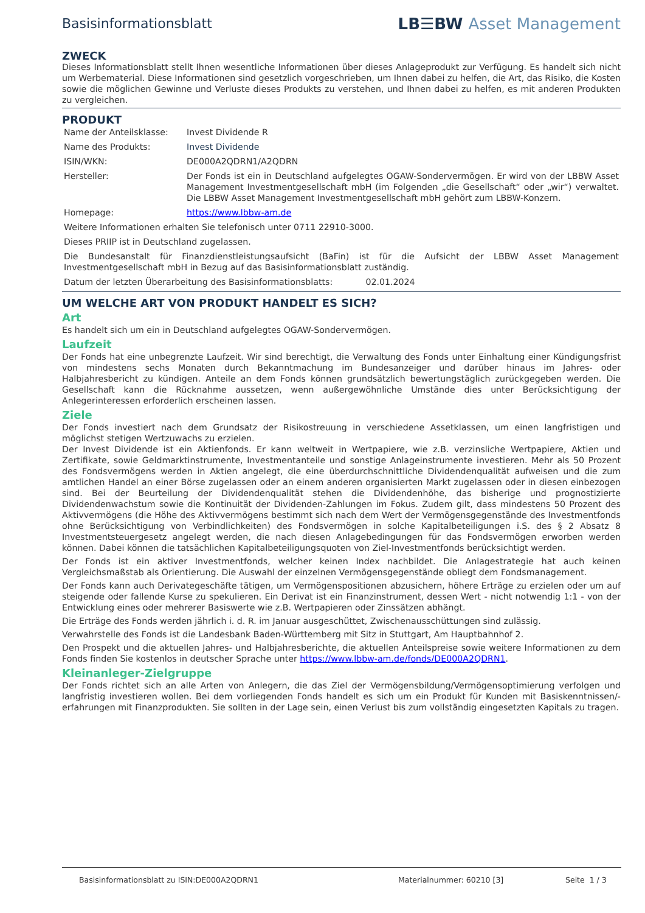Basisinformationsblatt
LB☰BW Asset Management
ZWECK
Dieses Informationsblatt stellt Ihnen wesentliche Informationen über dieses Anlageprodukt zur Verfügung. Es handelt sich nicht um Werbematerial. Diese Informationen sind gesetzlich vorgeschrieben, um Ihnen dabei zu helfen, die Art, das Risiko, die Kosten sowie die möglichen Gewinne und Verluste dieses Produkts zu verstehen, und Ihnen dabei zu helfen, es mit anderen Produkten zu vergleichen.
PRODUKT
| Name der Anteilsklasse: | Invest Dividende R |
| Name des Produkts: | Invest Dividende |
| ISIN/WKN: | DE000A2QDRN1/A2QDRN |
| Hersteller: | Der Fonds ist ein in Deutschland aufgelegtes OGAW-Sondervermögen. Er wird von der LBBW Asset Management Investmentgesellschaft mbH (im Folgenden „die Gesellschaft“ oder „wir“) verwaltet. Die LBBW Asset Management Investmentgesellschaft mbH gehört zum LBBW-Konzern. |
| Homepage: | https://www.lbbw-am.de |
| Weitere Informationen erhalten Sie telefonisch unter 0711 22910-3000. | |
| Dieses PRIIP ist in Deutschland zugelassen. | |
| Die Bundesanstalt für Finanzdienstleistungsaufsicht (BaFin) ist für die Aufsicht der LBBW Asset Management Investmentgesellschaft mbH in Bezug auf das Basisinformationsblatt zuständig. | |
| Datum der letzten Überarbeitung des Basisinformationsblatts: 02.01.2024 | |
UM WELCHE ART VON PRODUKT HANDELT ES SICH?
Art
Es handelt sich um ein in Deutschland aufgelegtes OGAW-Sondervermögen.
Laufzeit
Der Fonds hat eine unbegrenzte Laufzeit. Wir sind berechtigt, die Verwaltung des Fonds unter Einhaltung einer Kündigungsfrist von mindestens sechs Monaten durch Bekanntmachung im Bundesanzeiger und darüber hinaus im Jahres- oder Halbjahresbericht zu kündigen. Anteile an dem Fonds können grundsätzlich bewertungstäglich zurückgegeben werden. Die Gesellschaft kann die Rücknahme aussetzen, wenn außergewöhnliche Umstände dies unter Berücksichtigung der Anlegerinteressen erforderlich erscheinen lassen.
Ziele
Der Fonds investiert nach dem Grundsatz der Risikostreuung in verschiedene Assetklassen, um einen langfristigen und möglichst stetigen Wertzuwachs zu erzielen.
Der Invest Dividende ist ein Aktienfonds. Er kann weltweit in Wertpapiere, wie z.B. verzinsliche Wertpapiere, Aktien und Zertifikate, sowie Geldmarktinstrumente, Investmentanteile und sonstige Anlageinstrumente investieren. Mehr als 50 Prozent des Fondsvermögens werden in Aktien angelegt, die eine überdurchschnittliche Dividendenqualität aufweisen und die zum amtlichen Handel an einer Börse zugelassen oder an einem anderen organisierten Markt zugelassen oder in diesen einbezogen sind. Bei der Beurteilung der Dividendenqualität stehen die Dividendenhöhe, das bisherige und prognostizierte Dividendenwachstum sowie die Kontinuität der Dividenden-Zahlungen im Fokus. Zudem gilt, dass mindestens 50 Prozent des Aktivvermögens (die Höhe des Aktivvermögens bestimmt sich nach dem Wert der Vermögensgegenstände des Investmentfonds ohne Berücksichtigung von Verbindlichkeiten) des Fondsvermögen in solche Kapitalbeteiligungen i.S. des § 2 Absatz 8 Investmentsteuergesetz angelegt werden, die nach diesen Anlagebedingungen für das Fondsvermögen erworben werden können. Dabei können die tatsächlichen Kapitalbeteiligungsquoten von Ziel-Investmentfonds berücksichtigt werden.
Der Fonds ist ein aktiver Investmentfonds, welcher keinen Index nachbildet. Die Anlagestrategie hat auch keinen Vergleichsmaßstab als Orientierung. Die Auswahl der einzelnen Vermögensgegenstände obliegt dem Fondsmanagement.
Der Fonds kann auch Derivategeschäfte tätigen, um Vermögenspositionen abzusichern, höhere Erträge zu erzielen oder um auf steigende oder fallende Kurse zu spekulieren. Ein Derivat ist ein Finanzinstrument, dessen Wert - nicht notwendig 1:1 - von der Entwicklung eines oder mehrerer Basiswerte wie z.B. Wertpapieren oder Zinssätzen abhängt.
Die Erträge des Fonds werden jährlich i. d. R. im Januar ausgeschüttet, Zwischenausschüttungen sind zulässig.
Verwahrstelle des Fonds ist die Landesbank Baden-Württemberg mit Sitz in Stuttgart, Am Hauptbahnhof 2.
Den Prospekt und die aktuellen Jahres- und Halbjahresberichte, die aktuellen Anteilspreise sowie weitere Informationen zu dem Fonds finden Sie kostenlos in deutscher Sprache unter https://www.lbbw-am.de/fonds/DE000A2QDRN1.
Kleinanleger-Zielgruppe
Der Fonds richtet sich an alle Arten von Anlegern, die das Ziel der Vermögensbildung/Vermögensoptimierung verfolgen und langfristig investieren wollen. Bei dem vorliegenden Fonds handelt es sich um ein Produkt für Kunden mit Basiskenntnissen/-erfahrungen mit Finanzprodukten. Sie sollten in der Lage sein, einen Verlust bis zum vollständig eingesetzten Kapitals zu tragen.
Basisinformationsblatt zu ISIN:DE000A2QDRN1 Materialnummer: 60210 [3] Seite 1 / 3